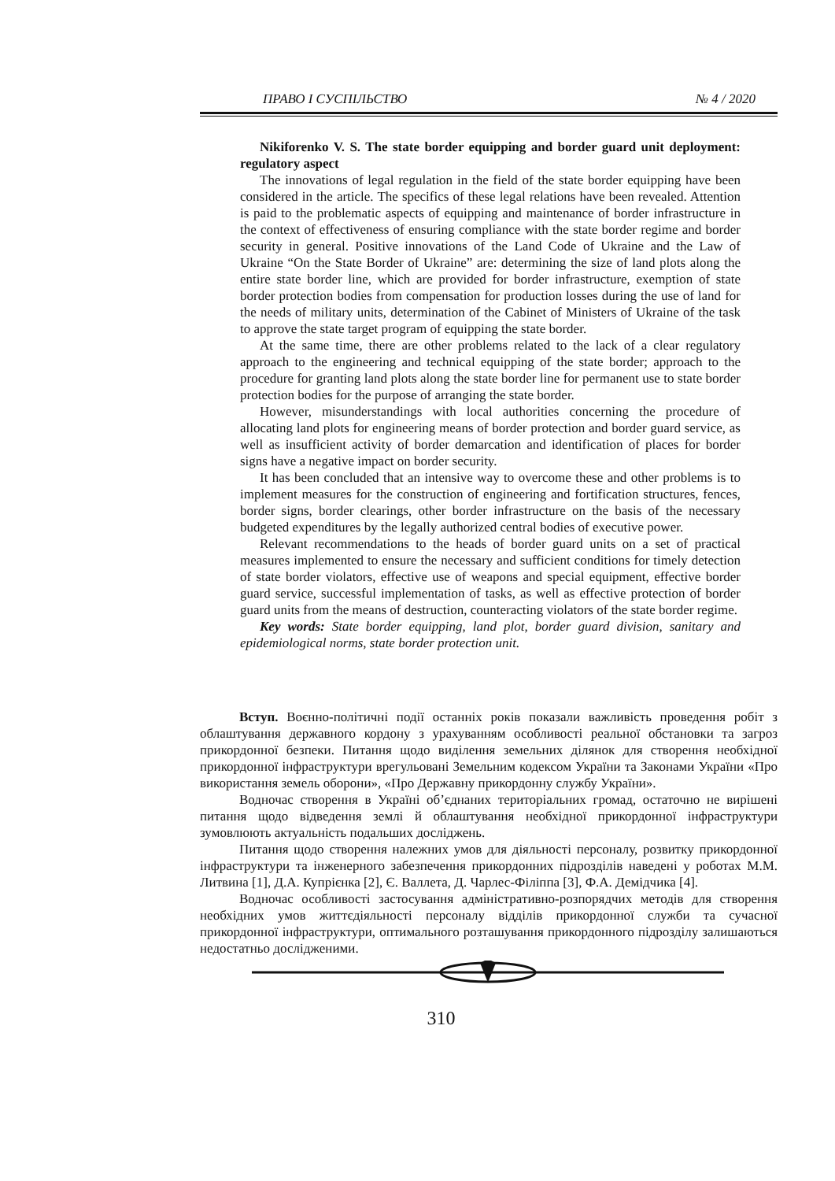ПРАВО І СУСПІЛЬСТВО № 4 / 2020
Nikiforenko V. S. The state border equipping and border guard unit deployment: regulatory aspect
The innovations of legal regulation in the field of the state border equipping have been considered in the article. The specifics of these legal relations have been revealed. Attention is paid to the problematic aspects of equipping and maintenance of border infrastructure in the context of effectiveness of ensuring compliance with the state border regime and border security in general. Positive innovations of the Land Code of Ukraine and the Law of Ukraine “On the State Border of Ukraine” are: determining the size of land plots along the entire state border line, which are provided for border infrastructure, exemption of state border protection bodies from compensation for production losses during the use of land for the needs of military units, determination of the Cabinet of Ministers of Ukraine of the task to approve the state target program of equipping the state border.
At the same time, there are other problems related to the lack of a clear regulatory approach to the engineering and technical equipping of the state border; approach to the procedure for granting land plots along the state border line for permanent use to state border protection bodies for the purpose of arranging the state border.
However, misunderstandings with local authorities concerning the procedure of allocating land plots for engineering means of border protection and border guard service, as well as insufficient activity of border demarcation and identification of places for border signs have a negative impact on border security.
It has been concluded that an intensive way to overcome these and other problems is to implement measures for the construction of engineering and fortification structures, fences, border signs, border clearings, other border infrastructure on the basis of the necessary budgeted expenditures by the legally authorized central bodies of executive power.
Relevant recommendations to the heads of border guard units on a set of practical measures implemented to ensure the necessary and sufficient conditions for timely detection of state border violators, effective use of weapons and special equipment, effective border guard service, successful implementation of tasks, as well as effective protection of border guard units from the means of destruction, counteracting violators of the state border regime.
Key words: State border equipping, land plot, border guard division, sanitary and epidemiological norms, state border protection unit.
Вступ. Воєнно-політичні події останніх років показали важливість проведення робіт з облаштування державного кордону з урахуванням особливості реальної обстановки та загроз прикордонної безпеки. Питання щодо виділення земельних ділянок для створення необхідної прикордонної інфраструктури врегульовані Земельним кодексом України та Законами України «Про використання земель оборони», «Про Державну прикордонну службу України».
Водночас створення в Україні об’єднаних територіальних громад, остаточно не вирішені питання щодо відведення землі й облаштування необхідної прикордонної інфраструктури зумовлюють актуальність подальших досліджень.
Питання щодо створення належних умов для діяльності персоналу, розвитку прикордонної інфраструктури та інженерного забезпечення прикордонних підрозділів наведені у роботах М.М. Литвина [1], Д.А. Купрієнка [2], Є. Валлета, Д. Чарлес-Філіппа [3], Ф.А. Демідчика [4].
Водночас особливості застосування адміністративно-розпорядчих методів для створення необхідних умов життєдіяльності персоналу відділів прикордонної служби та сучасної прикордонної інфраструктури, оптимального розташування прикордонного підрозділу залишаються недостатньо дослідженими.
310